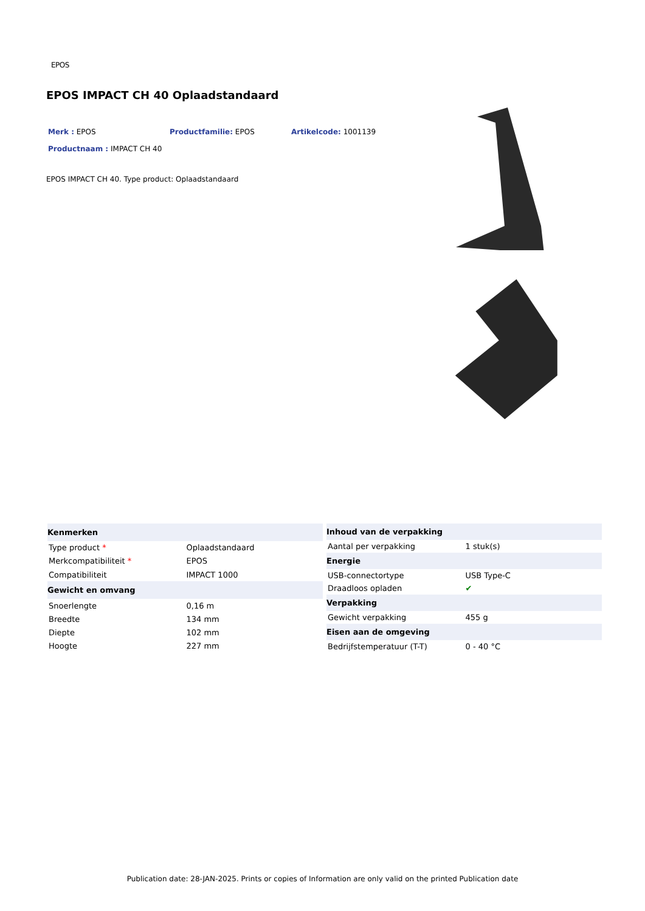EPOS
EPOS IMPACT CH 40 Oplaadstandaard
Merk : EPOS Productfamilie: EPOS Artikelcode: 1001139
Productnaam : IMPACT CH 40
EPOS IMPACT CH 40. Type product: Oplaadstandaard
| Kenmerken | |
| --- | --- |
| Type product * | Oplaadstandaard |
| Merkcompatibiliteit * | EPOS |
| Compatibiliteit | IMPACT 1000 |
| Gewicht en omvang | |
| Snoerlengte | 0,16 m |
| Breedte | 134 mm |
| Diepte | 102 mm |
| Hoogte | 227 mm |
| Inhoud van de verpakking | |
| --- | --- |
| Aantal per verpakking | 1 stuk(s) |
| Energie | |
| USB-connectortype | USB Type-C |
| Draadloos opladen | ✔ |
| Verpakking | |
| Gewicht verpakking | 455 g |
| Eisen aan de omgeving | |
| Bedrijfstemperatuur (T-T) | 0 - 40 °C |
Publication date: 28-JAN-2025. Prints or copies of Information are only valid on the printed Publication date